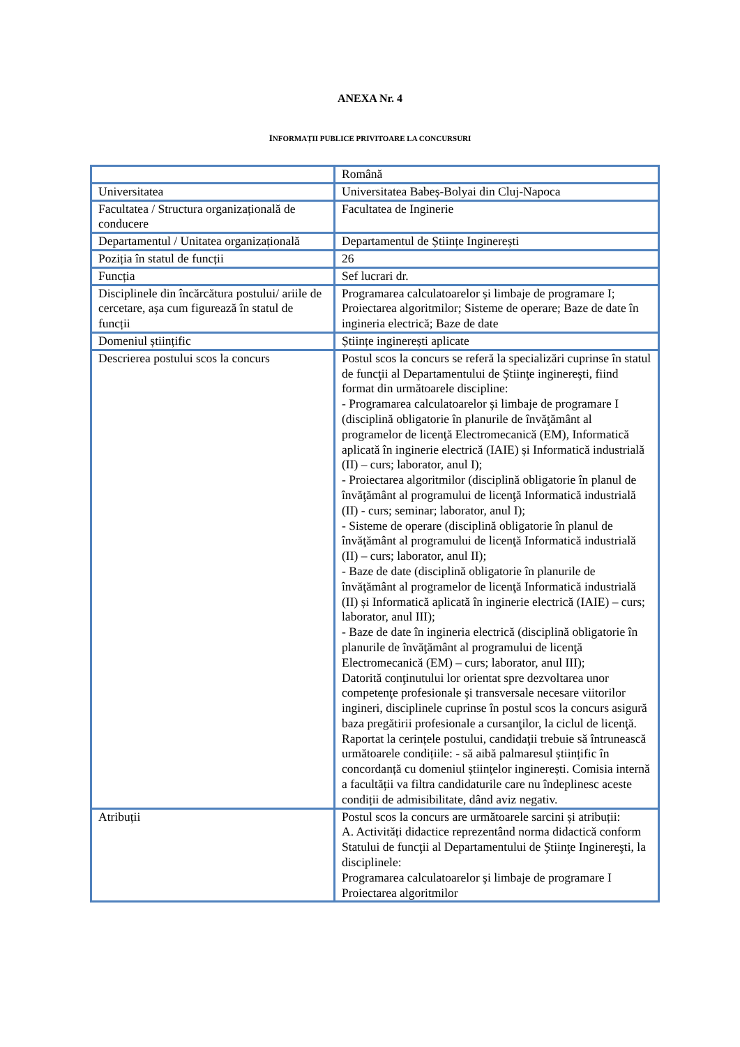ANEXA Nr. 4
INFORMAȚII PUBLICE PRIVITOARE LA CONCURSURI
| | Română |
| Universitatea | Universitatea Babeș-Bolyai din Cluj-Napoca |
| Facultatea / Structura organizațională de conducere | Facultatea de Inginerie |
| Departamentul / Unitatea organizațională | Departamentul de Științe Inginerești |
| Poziția în statul de funcții | 26 |
| Funcția | Sef lucrari dr. |
| Disciplinele din încărcătura postului/ ariile de cercetare, așa cum figurează în statul de funcții | Programarea calculatoarelor și limbaje de programare I; Proiectarea algoritmilor; Sisteme de operare; Baze de date în ingineria electrică; Baze de date |
| Domeniul științific | Științe inginerești aplicate |
| Descrierea postului scos la concurs | Postul scos la concurs se referă la specializări cuprinse în statul de funcţii al Departamentului de Ştiinţe inginereşti, fiind format din următoarele discipline: - Programarea calculatoarelor şi limbaje de programare I (disciplină obligatorie în planurile de învăţământ al programelor de licenţă Electromecanică (EM), Informatică aplicată în inginerie electrică (IAIE) și Informatică industrială (II) – curs; laborator, anul I); - Proiectarea algoritmilor (disciplină obligatorie în planul de învăţământ al programului de licenţă Informatică industrială (II) - curs; seminar; laborator, anul I); - Sisteme de operare (disciplină obligatorie în planul de învăţământ al programului de licenţă Informatică industrială (II) – curs; laborator, anul II); - Baze de date (disciplină obligatorie în planurile de învăţământ al programelor de licenţă Informatică industrială (II) și Informatică aplicată în inginerie electrică (IAIE) – curs; laborator, anul III); - Baze de date în ingineria electrică (disciplină obligatorie în planurile de învăţământ al programului de licenţă Electromecanică (EM) – curs; laborator, anul III); Datorită conţinutului lor orientat spre dezvoltarea unor competenţe profesionale şi transversale necesare viitorilor ingineri, disciplinele cuprinse în postul scos la concurs asigură baza pregătirii profesionale a cursanţilor, la ciclul de licenţă. Raportat la cerințele postului, candidaţii trebuie să întrunească următoarele condițiile: - să aibă palmaresul științific în concordanță cu domeniul științelor inginerești. Comisia internă a facultății va filtra candidaturile care nu îndeplinesc aceste condiții de admisibilitate, dând aviz negativ. |
| Atribuții | Postul scos la concurs are următoarele sarcini și atribuții: A. Activități didactice reprezentând norma didactică conform Statului de funcţii al Departamentului de Ştiinţe Inginereşti, la disciplinele: Programarea calculatoarelor şi limbaje de programare I Proiectarea algoritmilor |